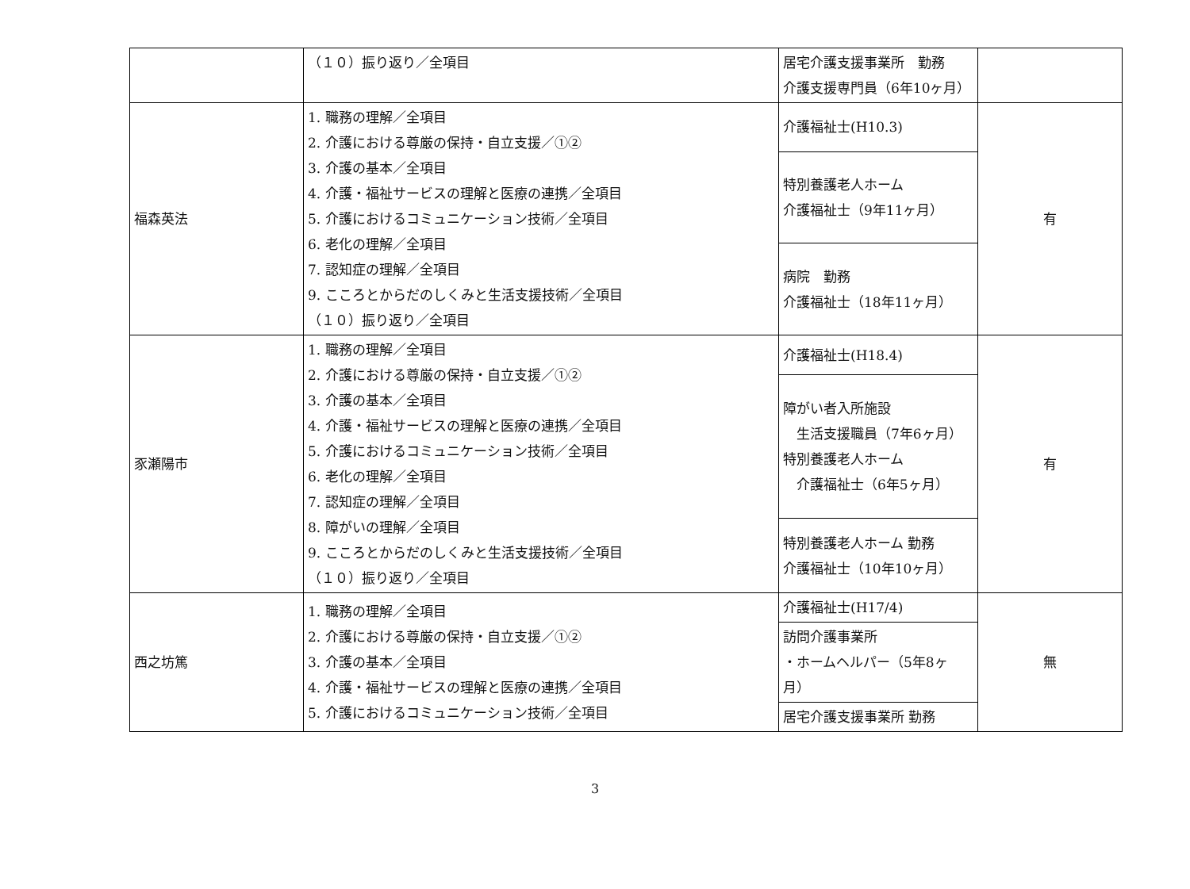| | （１０）振り返り／全項目 | 居宅介護支援事業所 勤務 介護支援専門員（6年10ヶ月） | |
| 福森英法 | 1. 職務の理解／全項目 2. 介護における尊厳の保持・自立支援／①② 3. 介護の基本／全項目 4. 介護・福祉サービスの理解と医療の連携／全項目 5. 介護におけるコミュニケーション技術／全項目 6. 老化の理解／全項目 7. 認知症の理解／全項目 9. こころとからだのしくみと生活支援技術／全項目 （１０）振り返り／全項目 | 介護福祉士(H10.3) | 有 |
| | | 特別養護老人ホーム 介護福祉士（9年11ヶ月） | |
| | | 病院 勤務 介護福祉士（18年11ヶ月） | |
| 豕瀬陽市 | 1. 職務の理解／全項目 2. 介護における尊厳の保持・自立支援／①② 3. 介護の基本／全項目 4. 介護・福祉サービスの理解と医療の連携／全項目 5. 介護におけるコミュニケーション技術／全項目 6. 老化の理解／全項目 7. 認知症の理解／全項目 8. 障がいの理解／全項目 9. こころとからだのしくみと生活支援技術／全項目 （１０）振り返り／全項目 | 介護福祉士(H18.4) | 有 |
| | | 障がい者入所施設 生活支援職員（7年6ヶ月） 特別養護老人ホーム 介護福祉士（6年5ヶ月） | |
| | | 特別養護老人ホーム 勤務 介護福祉士（10年10ヶ月） | |
| 西之坊篤 | 1. 職務の理解／全項目 2. 介護における尊厳の保持・自立支援／①② 3. 介護の基本／全項目 4. 介護・福祉サービスの理解と医療の連携／全項目 5. 介護におけるコミュニケーション技術／全項目 | 介護福祉士(H17/4) | 無 |
| | | 訪問介護事業所 ・ホームヘルパー（5年8ヶ月） | |
| | | 居宅介護支援事業所 勤務 | |
3